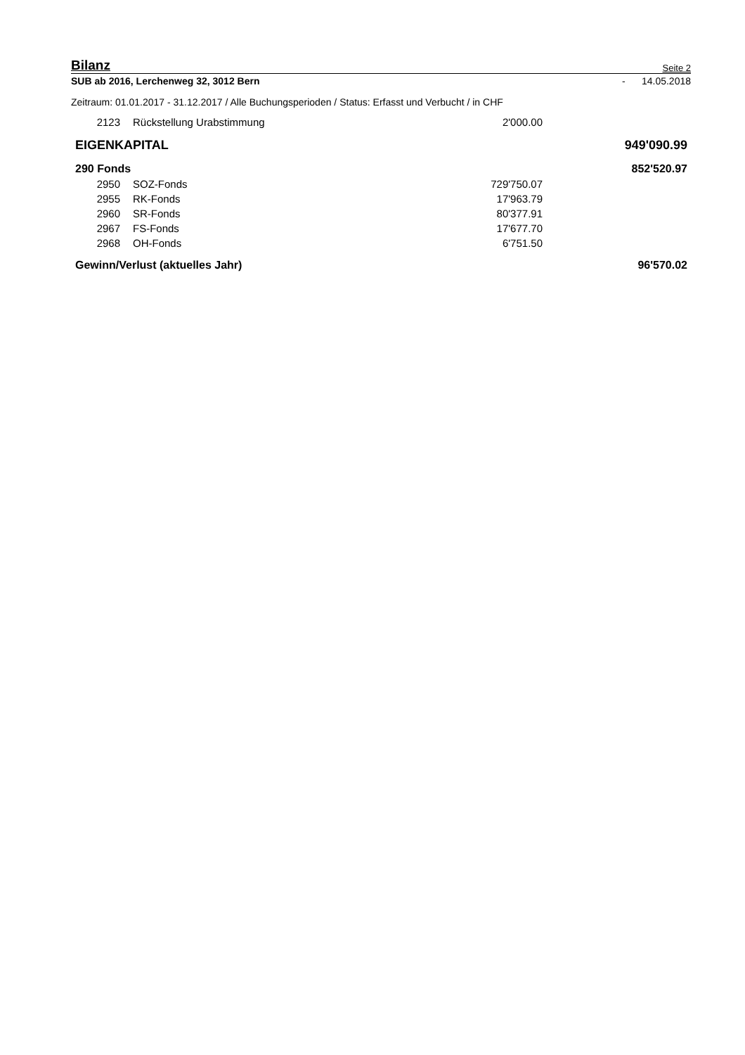Bilanz Seite 2
SUB ab 2016, Lerchenweg 32, 3012 Bern - 14.05.2018
Zeitraum: 01.01.2017 - 31.12.2017 / Alle Buchungsperioden / Status: Erfasst und Verbucht / in CHF
| 2123 | Rückstellung Urabstimmung | 2'000.00 | |
| EIGENKAPITAL | | | 949'090.99 |
| 290 Fonds | | | 852'520.97 |
| 2950 | SOZ-Fonds | 729'750.07 | |
| 2955 | RK-Fonds | 17'963.79 | |
| 2960 | SR-Fonds | 80'377.91 | |
| 2967 | FS-Fonds | 17'677.70 | |
| 2968 | OH-Fonds | 6'751.50 | |
| Gewinn/Verlust (aktuelles Jahr) | | | 96'570.02 |